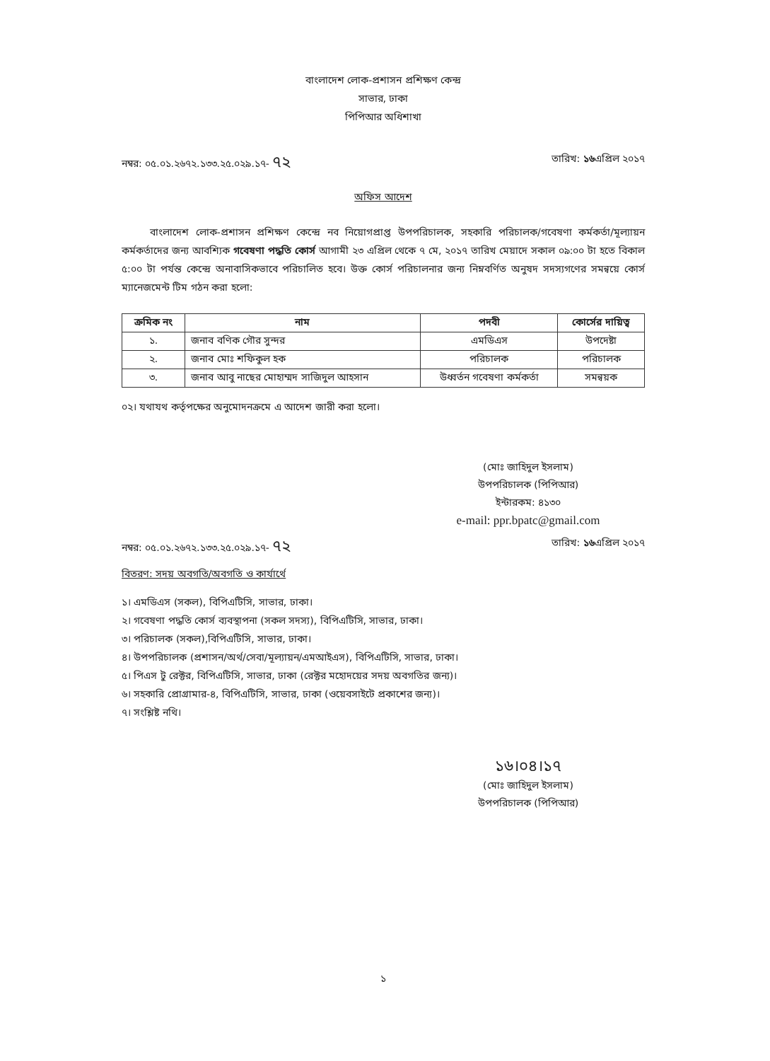বাংলাদেশ লোক-প্রশাসন প্রশিক্ষণ কেন্দ্র
সাভার, ঢাকা
পিপিআর অধিশাখা
নম্বর: ০৫.০১.২৬৭২.১৩৩.২৫.০২৯.১৭- ৭২ তারিখ: ১৬এপ্রিল ২০১৭
অফিস আদেশ
বাংলাদেশ লোক-প্রশাসন প্রশিক্ষণ কেন্দ্রে নব নিয়োগপ্রাপ্ত উপপরিচালক, সহকারি পরিচালক/গবেষণা কর্মকর্তা/মূল্যায়ন কর্মকর্তাদের জন্য আবশ্যিক গবেষণা পদ্ধতি কোর্স আগামী ২৩ এপ্রিল থেকে ৭ মে, ২০১৭ তারিখ মেয়াদে সকাল ০৯:০০ টা হতে বিকাল ৫:০০ টা পর্যন্ত কেন্দ্রে অনাবাসিকভাবে পরিচালিত হবে। উক্ত কোর্স পরিচালনার জন্য নিম্নবর্ণিত অনুষদ সদস্যগণের সমন্বয়ে কোর্স ম্যানেজমেন্ট টিম গঠন করা হলো:
| ক্রমিক নং | নাম | পদবী | কোর্সের দায়িত্ব |
| --- | --- | --- | --- |
| ১. | জনাব বণিক গৌর সুন্দর | এমডিএস | উপদেষ্টা |
| ২. | জনাব মোঃ শফিকুল হক | পরিচালক | পরিচালক |
| ৩. | জনাব আবু নাছের মোহাম্মদ সাজিদুল আহসান | উধ্বর্তন গবেষণা কর্মকর্তা | সমন্বয়ক |
০২। যথাযথ কর্তৃপক্ষের অনুমোদনক্রমে এ আদেশ জারী করা হলো।
(মোঃ জাহিদুল ইসলাম)
উপপরিচালক (পিপিআর)
ইন্টারকম: ৪১৩০
e-mail: ppr.bpatc@gmail.com
নম্বর: ০৫.০১.২৬৭২.১৩৩.২৫.০২৯.১৭- ৭২ তারিখ: ১৬এপ্রিল ২০১৭
বিতরণ: সদয় অবগতি/অবগতি ও কার্যার্থে
১। এমডিএস (সকল), বিপিএটিসি, সাভার, ঢাকা।
২। গবেষণা পদ্ধতি কোর্স ব্যবস্থাপনা (সকল সদস্য), বিপিএটিসি, সাভার, ঢাকা।
৩। পরিচালক (সকল),বিপিএটিসি, সাভার, ঢাকা।
৪। উপপরিচালক (প্রশাসন/অর্থ/সেবা/মূল্যায়ন/এমআইএস), বিপিএটিসি, সাভার, ঢাকা।
৫। পিএস টু রেক্টর, বিপিএটিসি, সাভার, ঢাকা (রেক্টর মহোদয়ের সদয় অবগতির জন্য)।
৬। সহকারি প্রোগ্রামার-৪, বিপিএটিসি, সাভার, ঢাকা (ওয়েবসাইটে প্রকাশের জন্য)।
৭। সংশ্লিষ্ট নথি।
১৬।০৪।১৭
(মোঃ জাহিদুল ইসলাম)
উপপরিচালক (পিপিআর)
১